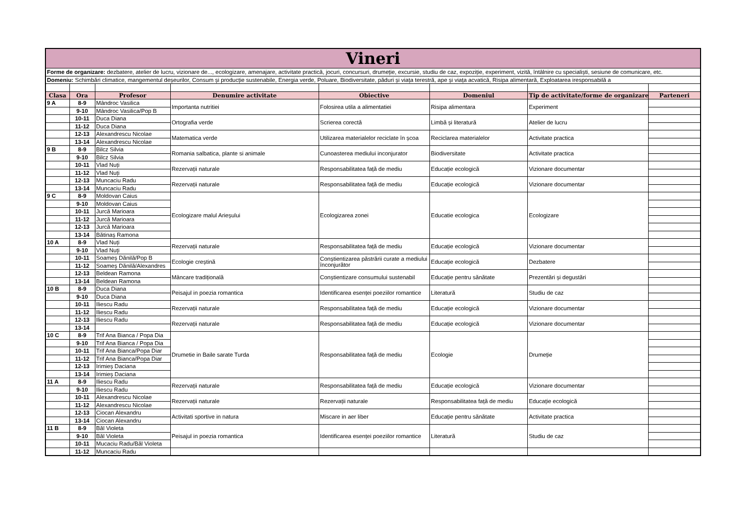| Vineri | | | | | | | |
| Forme de organizare: dezbatere, atelier de lucru, vizionare de..., ecologizare, amenajare, activitate practică, jocuri, concursuri, drumeție, excursie, studiu de caz, expoziție, experiment, vizită, întâlnire cu specialiști, sesiune de comunicare, etc. | | | | | | | |
| Domeniu: Schimbări climatice, mangementul deșeurilor, Consum și producție sustenabile, Energia verde, Poluare, Biodiversitate, păduri și viața terestră, ape și viața acvatică, Risipa alimentară, Exploatarea iresponsabilă a | | | | | | | |
| Clasa | Ora | Profesor | Denumire activitate | Obiective | Domeniul | Tip de activitate/forme de organizare | Parteneri |
| 9 A | 8-9 | Mândroc Vasilica | Importanta nutritiei | Folosirea utila a alimentatiei | Risipa alimentara | Experiment | |
| | 9-10 | Mândroc Vasilica/Pop B | | | | | |
| | 10-11 | Duca Diana | Ortografia verde | Scrierea corectă | Limbă și literatură | Atelier de lucru | |
| | 11-12 | Duca Diana | | | | | |
| | 12-13 | Alexandrescu Nicolae | Matematica verde | Utilizarea materialelor reciclate în școa | Reciclarea materialelor | Activitate practica | |
| | 13-14 | Alexandrescu Nicolae | | | | | |
| 9 B | 8-9 | Bilcz Silvia | Romania salbatica, plante si animale | Cunoasterea mediului inconjurator | Biodiversitate | Activitate practica | |
| | 9-10 | Bilcz Silvia | | | | | |
| | 10-11 | Vlad Nuți | Rezervații naturale | Responsabilitatea față de mediu | Educație ecologică | Vizionare documentar | |
| | 11-12 | Vlad Nuți | | | | | |
| | 12-13 | Muncaciu Radu | Rezervații naturale | Responsabilitatea față de mediu | Educație ecologică | Vizionare documentar | |
| | 13-14 | Muncaciu Radu | | | | | |
| 9 C | 8-9 | Moldovan Caius | Ecologizare malul Arieșului | Ecologizarea zonei | Educatie ecologica | Ecologizare | |
| | 9-10 | Moldovan Caius | | | | | |
| | 10-11 | Jurcă Marioara | | | | | |
| | 11-12 | Jurcă Marioara | | | | | |
| | 12-13 | Jurcă Marioara | | | | | |
| | 13-14 | Bătinaș Ramona | | | | | |
| 10 A | 8-9 | Vlad Nuți | Rezervații naturale | Responsabilitatea față de mediu | Educație ecologică | Vizionare documentar | |
| | 9-10 | Vlad Nuți | | | | | |
| | 10-11 | Soameș Dănilă/Pop B | Ecologie creștină | Conștientizarea păstrării curate a mediului înconjurător | Educație ecologică | Dezbatere | |
| | 11-12 | Soameș Dănilă/Alexandres | | | | | |
| | 12-13 | Beldean Ramona | Mâncare tradițională | Conștientizare consumului sustenabil | Educație pentru sănătate | Prezentări și degustări | |
| | 13-14 | Beldean Ramona | | | | | |
| 10 B | 8-9 | Duca Diana | Peisajul in poezia romantica | Identificarea esenței poeziilor romantice | Literatură | Studiu de caz | |
| | 9-10 | Duca Diana | | | | | |
| | 10-11 | Iliescu Radu | Rezervații naturale | Responsabilitatea față de mediu | Educație ecologică | Vizionare documentar | |
| | 11-12 | Iliescu Radu | | | | | |
| | 12-13 | Iliescu Radu | Rezervații naturale | Responsabilitatea față de mediu | Educație ecologică | Vizionare documentar | |
| | 13-14 | | | | | | |
| 10 C | 8-9 | Trif Ana Bianca / Popa Dia | Drumetie in Baile sarate Turda | Responsabilitatea față de mediu | Ecologie | Drumeție | |
| | 9-10 | Trif Ana Bianca / Popa Dia | | | | | |
| | 10-11 | Trif Ana Bianca/Popa Diar | | | | | |
| | 11-12 | Trif Ana Bianca/Popa Diar | | | | | |
| | 12-13 | Irimieș Daciana | | | | | |
| | 13-14 | Irimieș Daciana | | | | | |
| 11 A | 8-9 | Iliescu Radu | Rezervații naturale | Responsabilitatea față de mediu | Educație ecologică | Vizionare documentar | |
| | 9-10 | Iliescu Radu | | | | | |
| | 10-11 | Alexandrescu Nicolae | Rezervații naturale | Rezervații naturale | Responsabilitatea față de mediu | Educație ecologică | |
| | 11-12 | Alexandrescu Nicolae | | | | | |
| | 12-13 | Ciocan Alexandru | Activitati sportive in natura | Miscare in aer liber | Educație pentru sănătate | Activitate practica | |
| | 13-14 | Ciocan Alexandru | | | | | |
| 11 B | 8-9 | Băl Violeta | Peisajul in poezia romantica | Identificarea esenței poeziilor romantice | Literatură | Studiu de caz | |
| | 9-10 | Băl Violeta | | | | | |
| | 10-11 | Mucaciu Radu/Băl Violeta | | | | | |
| | 11-12 | Muncaciu Radu | | | | | |